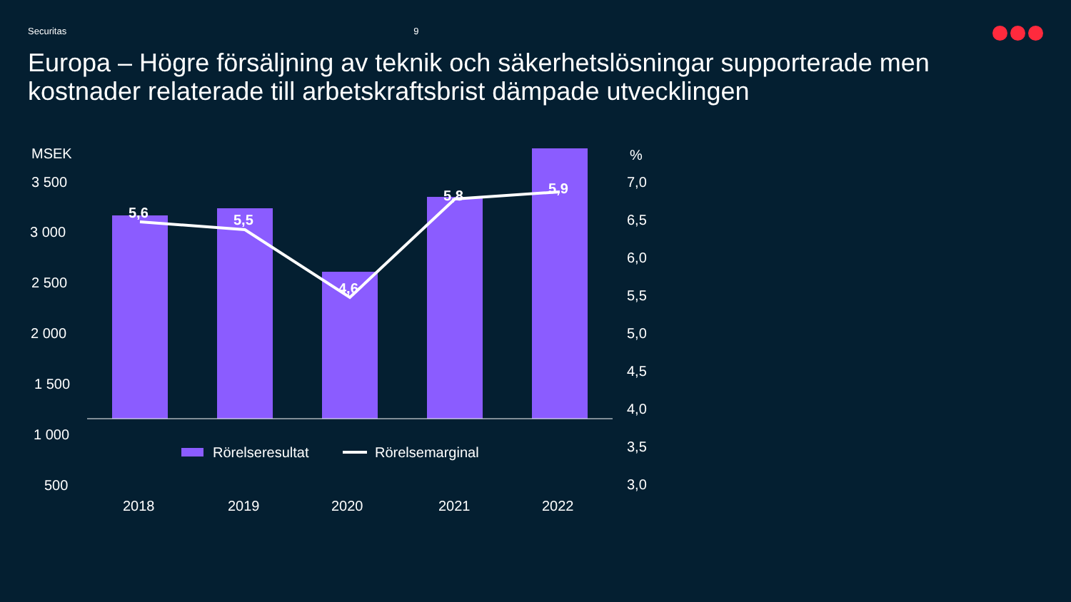Securitas 9
Europa – Högre försäljning av teknik och säkerhetslösningar supporterade men kostnader relaterade till arbetskraftsbrist dämpade utvecklingen
MSEK
3 500
3 000
2 500
2 000
1 500
1 000
500
%
7,0
6,5
6,0
5,5
5,0
4,5
4,0
3,5
3,0
5,6 5,5
4,6
5,8 5,9
2018 2019 2020 2021 2022
Rörelseresultat Rörelsemarginal